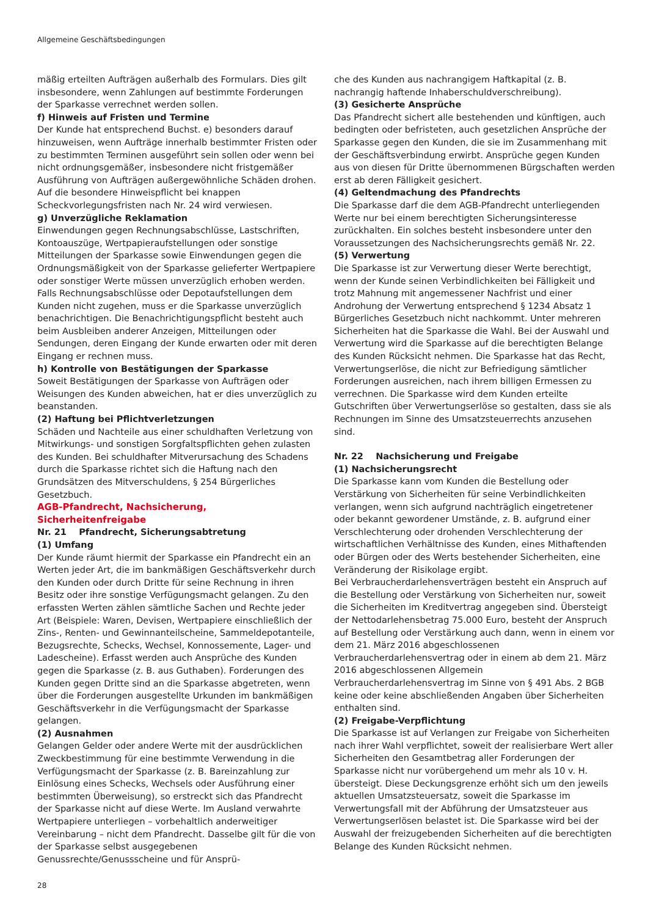Allgemeine Geschäftsbedingungen
mäßig erteilten Aufträgen außerhalb des Formulars. Dies gilt insbesondere, wenn Zahlungen auf bestimmte Forderungen der Sparkasse verrechnet werden sollen.
f) Hinweis auf Fristen und Termine
Der Kunde hat entsprechend Buchst. e) besonders darauf hinzuweisen, wenn Aufträge innerhalb bestimmter Fristen oder zu bestimmten Terminen ausgeführt sein sollen oder wenn bei nicht ordnungsgemäßer, insbesondere nicht fristgemäßer Ausführung von Aufträgen außergewöhnliche Schäden drohen. Auf die besondere Hinweispflicht bei knappen Scheckvorlegungsfristen nach Nr. 24 wird verwiesen.
g) Unverzügliche Reklamation
Einwendungen gegen Rechnungsabschlüsse, Lastschriften, Kontoauszüge, Wertpapieraufstellungen oder sonstige Mitteilungen der Sparkasse sowie Einwendungen gegen die Ordnungsmäßigkeit von der Sparkasse gelieferter Wertpapiere oder sonstiger Werte müssen unverzüglich erhoben werden. Falls Rechnungsabschlüsse oder Depotaufstellungen dem Kunden nicht zugehen, muss er die Sparkasse unverzüglich benachrichtigen. Die Benachrichtigungspflicht besteht auch beim Ausbleiben anderer Anzeigen, Mitteilungen oder Sendungen, deren Eingang der Kunde erwarten oder mit deren Eingang er rechnen muss.
h) Kontrolle von Bestätigungen der Sparkasse
Soweit Bestätigungen der Sparkasse von Aufträgen oder Weisungen des Kunden abweichen, hat er dies unverzüglich zu beanstanden.
(2) Haftung bei Pflichtverletzungen
Schäden und Nachteile aus einer schuldhaften Verletzung von Mitwirkungs- und sonstigen Sorgfaltspflichten gehen zulasten des Kunden. Bei schuldhafter Mitverursachung des Schadens durch die Sparkasse richtet sich die Haftung nach den Grundsätzen des Mitverschuldens, § 254 Bürgerliches Gesetzbuch.
AGB-Pfandrecht, Nachsicherung, Sicherheitenfreigabe
Nr. 21 Pfandrecht, Sicherungsabtretung
(1) Umfang
Der Kunde räumt hiermit der Sparkasse ein Pfandrecht ein an Werten jeder Art, die im bankmäßigen Geschäftsverkehr durch den Kunden oder durch Dritte für seine Rechnung in ihren Besitz oder ihre sonstige Verfügungsmacht gelangen. Zu den erfassten Werten zählen sämtliche Sachen und Rechte jeder Art (Beispiele: Waren, Devisen, Wertpapiere einschließlich der Zins-, Renten- und Gewinnanteilscheine, Sammeldepotanteile, Bezugsrechte, Schecks, Wechsel, Konnossemente, Lager- und Ladescheine). Erfasst werden auch Ansprüche des Kunden gegen die Sparkasse (z. B. aus Guthaben). Forderungen des Kunden gegen Dritte sind an die Sparkasse abgetreten, wenn über die Forderungen ausgestellte Urkunden im bankmäßigen Geschäftsverkehr in die Verfügungsmacht der Sparkasse gelangen.
(2) Ausnahmen
Gelangen Gelder oder andere Werte mit der ausdrücklichen Zweckbestimmung für eine bestimmte Verwendung in die Verfügungsmacht der Sparkasse (z. B. Bareinzahlung zur Einlösung eines Schecks, Wechsels oder Ausführung einer bestimmten Überweisung), so erstreckt sich das Pfandrecht der Sparkasse nicht auf diese Werte. Im Ausland verwahrte Wertpapiere unterliegen – vorbehaltlich anderweitiger Vereinbarung – nicht dem Pfandrecht. Dasselbe gilt für die von der Sparkasse selbst ausgegebenen Genussrechte/Genussscheine und für Ansprü-
che des Kunden aus nachrangigem Haftkapital (z. B. nachrangig haftende Inhaberschuldverschreibung).
(3) Gesicherte Ansprüche
Das Pfandrecht sichert alle bestehenden und künftigen, auch bedingten oder befristeten, auch gesetzlichen Ansprüche der Sparkasse gegen den Kunden, die sie im Zusammenhang mit der Geschäftsverbindung erwirbt. Ansprüche gegen Kunden aus von diesen für Dritte übernommenen Bürgschaften werden erst ab deren Fälligkeit gesichert.
(4) Geltendmachung des Pfandrechts
Die Sparkasse darf die dem AGB-Pfandrecht unterliegenden Werte nur bei einem berechtigten Sicherungsinteresse zurückhalten. Ein solches besteht insbesondere unter den Voraussetzungen des Nachsicherungsrechts gemäß Nr. 22.
(5) Verwertung
Die Sparkasse ist zur Verwertung dieser Werte berechtigt, wenn der Kunde seinen Verbindlichkeiten bei Fälligkeit und trotz Mahnung mit angemessener Nachfrist und einer Androhung der Verwertung entsprechend § 1234 Absatz 1 Bürgerliches Gesetzbuch nicht nachkommt. Unter mehreren Sicherheiten hat die Sparkasse die Wahl. Bei der Auswahl und Verwertung wird die Sparkasse auf die berechtigten Belange des Kunden Rücksicht nehmen. Die Sparkasse hat das Recht, Verwertungserlöse, die nicht zur Befriedigung sämtlicher Forderungen ausreichen, nach ihrem billigen Ermessen zu verrechnen. Die Sparkasse wird dem Kunden erteilte Gutschriften über Verwertungserlöse so gestalten, dass sie als Rechnungen im Sinne des Umsatzsteuerrechts anzusehen sind.
Nr. 22 Nachsicherung und Freigabe
(1) Nachsicherungsrecht
Die Sparkasse kann vom Kunden die Bestellung oder Verstärkung von Sicherheiten für seine Verbindlichkeiten verlangen, wenn sich aufgrund nachträglich eingetretener oder bekannt gewordener Umstände, z. B. aufgrund einer Verschlechterung oder drohenden Verschlechterung der wirtschaftlichen Verhältnisse des Kunden, eines Mithaftenden oder Bürgen oder des Werts bestehender Sicherheiten, eine Veränderung der Risikolage ergibt.
Bei Verbraucherdarlehensverträgen besteht ein Anspruch auf die Bestellung oder Verstärkung von Sicherheiten nur, soweit die Sicherheiten im Kreditvertrag angegeben sind. Übersteigt der Nettodarlehensbetrag 75.000 Euro, besteht der Anspruch auf Bestellung oder Verstärkung auch dann, wenn in einem vor dem 21. März 2016 abgeschlossenen Verbraucherdarlehensvertrag oder in einem ab dem 21. März 2016 abgeschlossenen Allgemein Verbraucherdarlehensvertrag im Sinne von § 491 Abs. 2 BGB keine oder keine abschließenden Angaben über Sicherheiten enthalten sind.
(2) Freigabe-Verpflichtung
Die Sparkasse ist auf Verlangen zur Freigabe von Sicherheiten nach ihrer Wahl verpflichtet, soweit der realisierbare Wert aller Sicherheiten den Gesamtbetrag aller Forderungen der Sparkasse nicht nur vorübergehend um mehr als 10 v. H. übersteigt. Diese Deckungsgrenze erhöht sich um den jeweils aktuellen Umsatzsteuersatz, soweit die Sparkasse im Verwertungsfall mit der Abführung der Umsatzsteuer aus Verwertungserlösen belastet ist. Die Sparkasse wird bei der Auswahl der freizugebenden Sicherheiten auf die berechtigten Belange des Kunden Rücksicht nehmen.
28